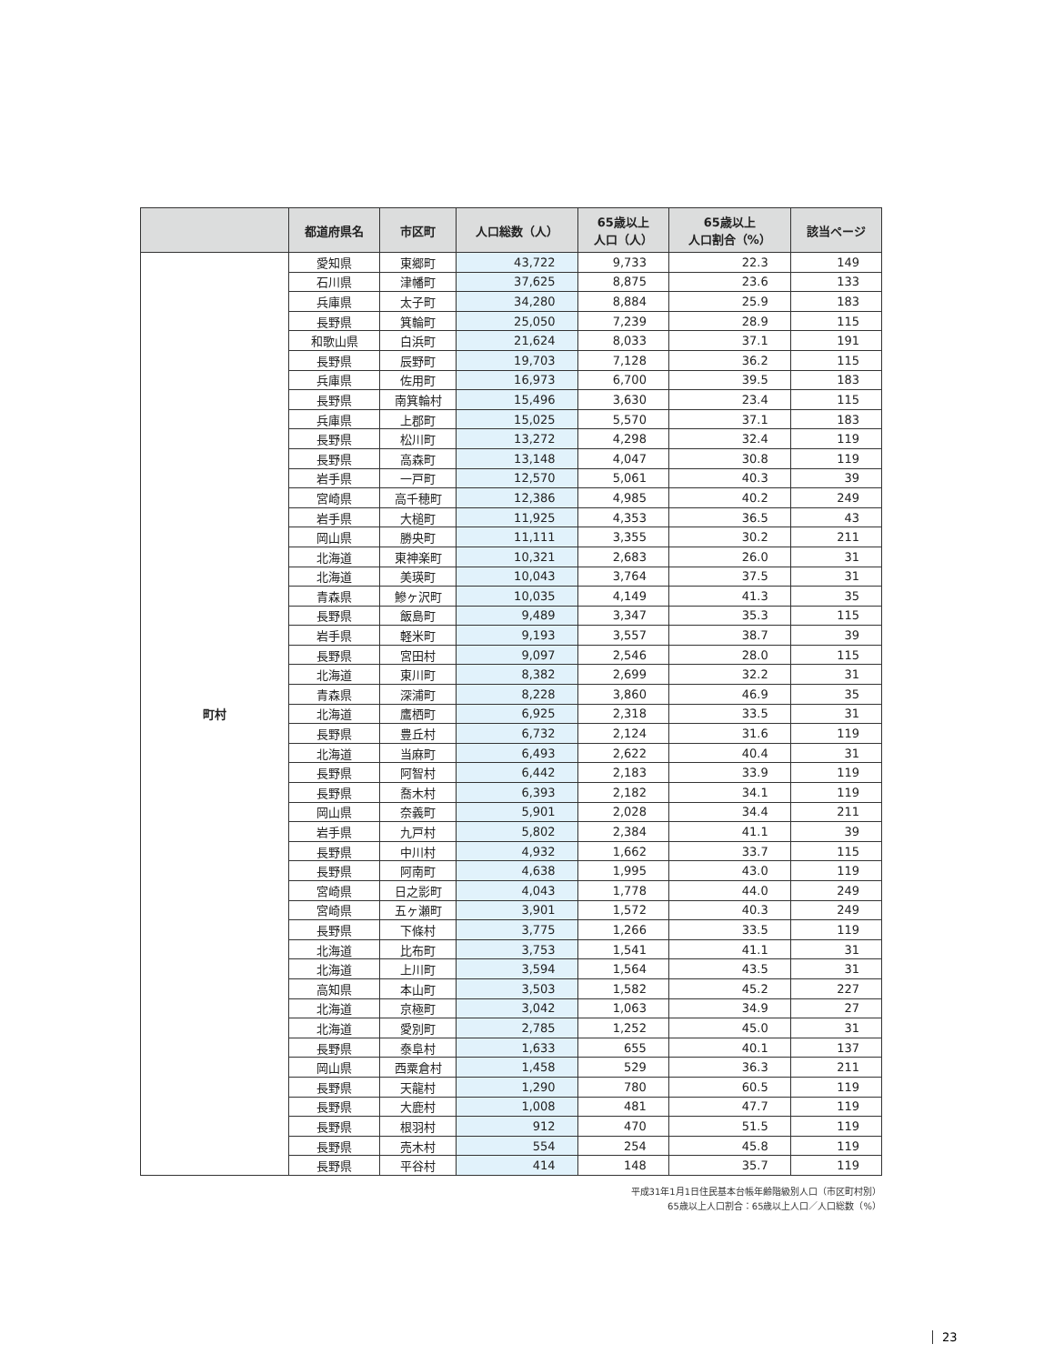| | 都道府県名 | 市区町 | 人口総数（人） | 65歳以上 人口（人） | 65歳以上 人口割合（%） | 該当ページ |
| --- | --- | --- | --- | --- | --- | --- |
| 町村 | 愛知県 | 東郷町 | 43,722 | 9,733 | 22.3 | 149 |
| | 石川県 | 津幡町 | 37,625 | 8,875 | 23.6 | 133 |
| | 兵庫県 | 太子町 | 34,280 | 8,884 | 25.9 | 183 |
| | 長野県 | 箕輪町 | 25,050 | 7,239 | 28.9 | 115 |
| | 和歌山県 | 白浜町 | 21,624 | 8,033 | 37.1 | 191 |
| | 長野県 | 辰野町 | 19,703 | 7,128 | 36.2 | 115 |
| | 兵庫県 | 佐用町 | 16,973 | 6,700 | 39.5 | 183 |
| | 長野県 | 南箕輪村 | 15,496 | 3,630 | 23.4 | 115 |
| | 兵庫県 | 上郡町 | 15,025 | 5,570 | 37.1 | 183 |
| | 長野県 | 松川町 | 13,272 | 4,298 | 32.4 | 119 |
| | 長野県 | 高森町 | 13,148 | 4,047 | 30.8 | 119 |
| | 岩手県 | 一戸町 | 12,570 | 5,061 | 40.3 | 39 |
| | 宮崎県 | 高千穂町 | 12,386 | 4,985 | 40.2 | 249 |
| | 岩手県 | 大槌町 | 11,925 | 4,353 | 36.5 | 43 |
| | 岡山県 | 勝央町 | 11,111 | 3,355 | 30.2 | 211 |
| | 北海道 | 東神楽町 | 10,321 | 2,683 | 26.0 | 31 |
| | 北海道 | 美瑛町 | 10,043 | 3,764 | 37.5 | 31 |
| | 青森県 | 鰺ヶ沢町 | 10,035 | 4,149 | 41.3 | 35 |
| | 長野県 | 飯島町 | 9,489 | 3,347 | 35.3 | 115 |
| | 岩手県 | 軽米町 | 9,193 | 3,557 | 38.7 | 39 |
| | 長野県 | 宮田村 | 9,097 | 2,546 | 28.0 | 115 |
| | 北海道 | 東川町 | 8,382 | 2,699 | 32.2 | 31 |
| | 青森県 | 深浦町 | 8,228 | 3,860 | 46.9 | 35 |
| | 北海道 | 鷹栖町 | 6,925 | 2,318 | 33.5 | 31 |
| | 長野県 | 豊丘村 | 6,732 | 2,124 | 31.6 | 119 |
| | 北海道 | 当麻町 | 6,493 | 2,622 | 40.4 | 31 |
| | 長野県 | 阿智村 | 6,442 | 2,183 | 33.9 | 119 |
| | 長野県 | 喬木村 | 6,393 | 2,182 | 34.1 | 119 |
| | 岡山県 | 奈義町 | 5,901 | 2,028 | 34.4 | 211 |
| | 岩手県 | 九戸村 | 5,802 | 2,384 | 41.1 | 39 |
| | 長野県 | 中川村 | 4,932 | 1,662 | 33.7 | 115 |
| | 長野県 | 阿南町 | 4,638 | 1,995 | 43.0 | 119 |
| | 宮崎県 | 日之影町 | 4,043 | 1,778 | 44.0 | 249 |
| | 宮崎県 | 五ヶ瀬町 | 3,901 | 1,572 | 40.3 | 249 |
| | 長野県 | 下條村 | 3,775 | 1,266 | 33.5 | 119 |
| | 北海道 | 比布町 | 3,753 | 1,541 | 41.1 | 31 |
| | 北海道 | 上川町 | 3,594 | 1,564 | 43.5 | 31 |
| | 高知県 | 本山町 | 3,503 | 1,582 | 45.2 | 227 |
| | 北海道 | 京極町 | 3,042 | 1,063 | 34.9 | 27 |
| | 北海道 | 愛別町 | 2,785 | 1,252 | 45.0 | 31 |
| | 長野県 | 泰阜村 | 1,633 | 655 | 40.1 | 137 |
| | 岡山県 | 西粟倉村 | 1,458 | 529 | 36.3 | 211 |
| | 長野県 | 天龍村 | 1,290 | 780 | 60.5 | 119 |
| | 長野県 | 大鹿村 | 1,008 | 481 | 47.7 | 119 |
| | 長野県 | 根羽村 | 912 | 470 | 51.5 | 119 |
| | 長野県 | 売木村 | 554 | 254 | 45.8 | 119 |
| | 長野県 | 平谷村 | 414 | 148 | 35.7 | 119 |
平成31年1月1日住民基本台帳年齢階級別人口（市区町村別）
65歳以上人口割合：65歳以上人口／人口総数（%）
23